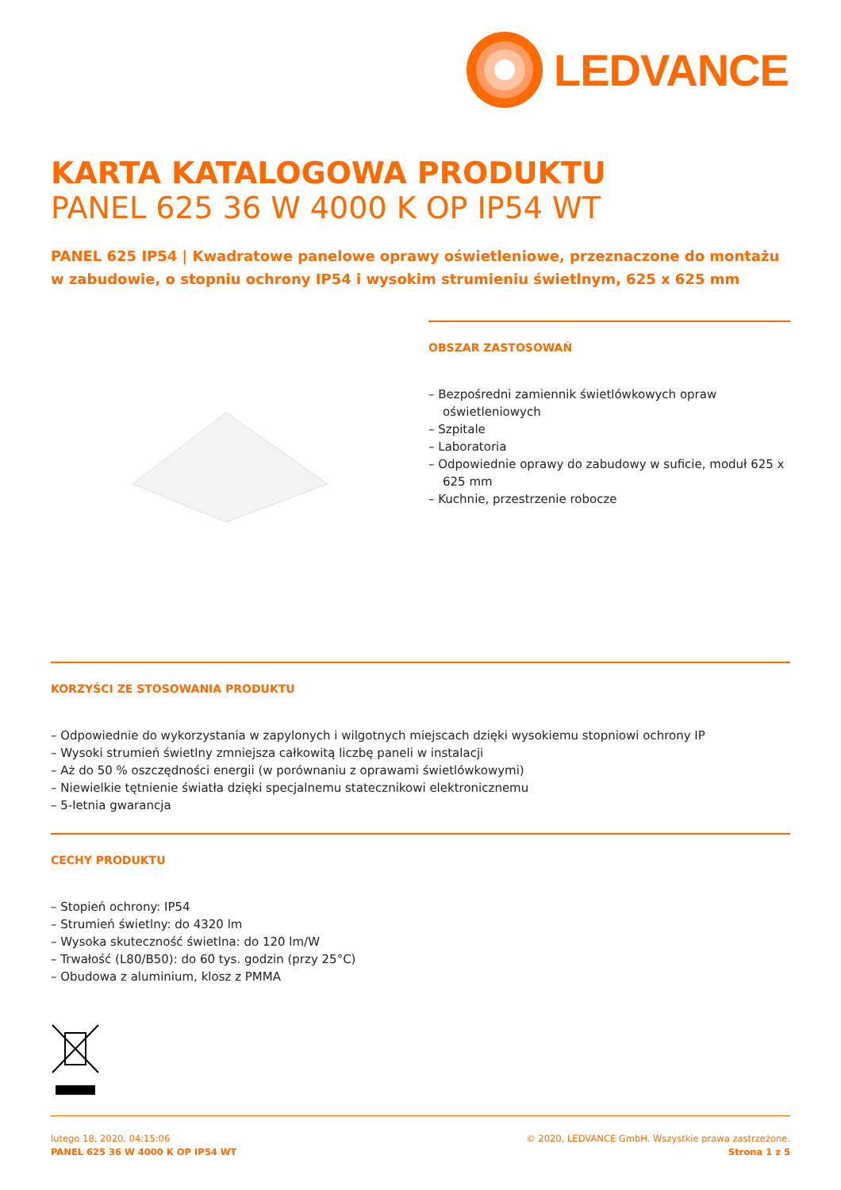LEDVANCE
KARTA KATALOGOWA PRODUKTU
PANEL 625 36 W 4000 K OP IP54 WT
PANEL 625 IP54 | Kwadratowe panelowe oprawy oświetleniowe, przeznaczone do montażu w zabudowie, o stopniu ochrony IP54 i wysokim strumieniu świetlnym, 625 x 625 mm
OBSZAR ZASTOSOWAŃ
– Bezpośredni zamiennik świetlówkowych opraw oświetleniowych
– Szpitale
– Laboratoria
– Odpowiednie oprawy do zabudowy w suficie, moduł 625 x 625 mm
– Kuchnie, przestrzenie robocze
KORZYŚCI ZE STOSOWANIA PRODUKTU
– Odpowiednie do wykorzystania w zapylonych i wilgotnych miejscach dzięki wysokiemu stopniowi ochrony IP
– Wysoki strumień świetlny zmniejsza całkowitą liczbę paneli w instalacji
– Aż do 50 % oszczędności energii (w porównaniu z oprawami świetlówkowymi)
– Niewielkie tętnienie światła dzięki specjalnemu statecznikowi elektronicznemu
– 5-letnia gwarancja
CECHY PRODUKTU
– Stopień ochrony: IP54
– Strumień świetlny: do 4320 lm
– Wysoka skuteczność świetlna: do 120 lm/W
– Trwałość (L80/B50): do 60 tys. godzin (przy 25°C)
– Obudowa z aluminium, klosz z PMMA
lutego 18, 2020, 04:15:06
PANEL 625 36 W 4000 K OP IP54 WT
© 2020, LEDVANCE GmbH. Wszystkie prawa zastrzeżone.
Strona 1 z 5